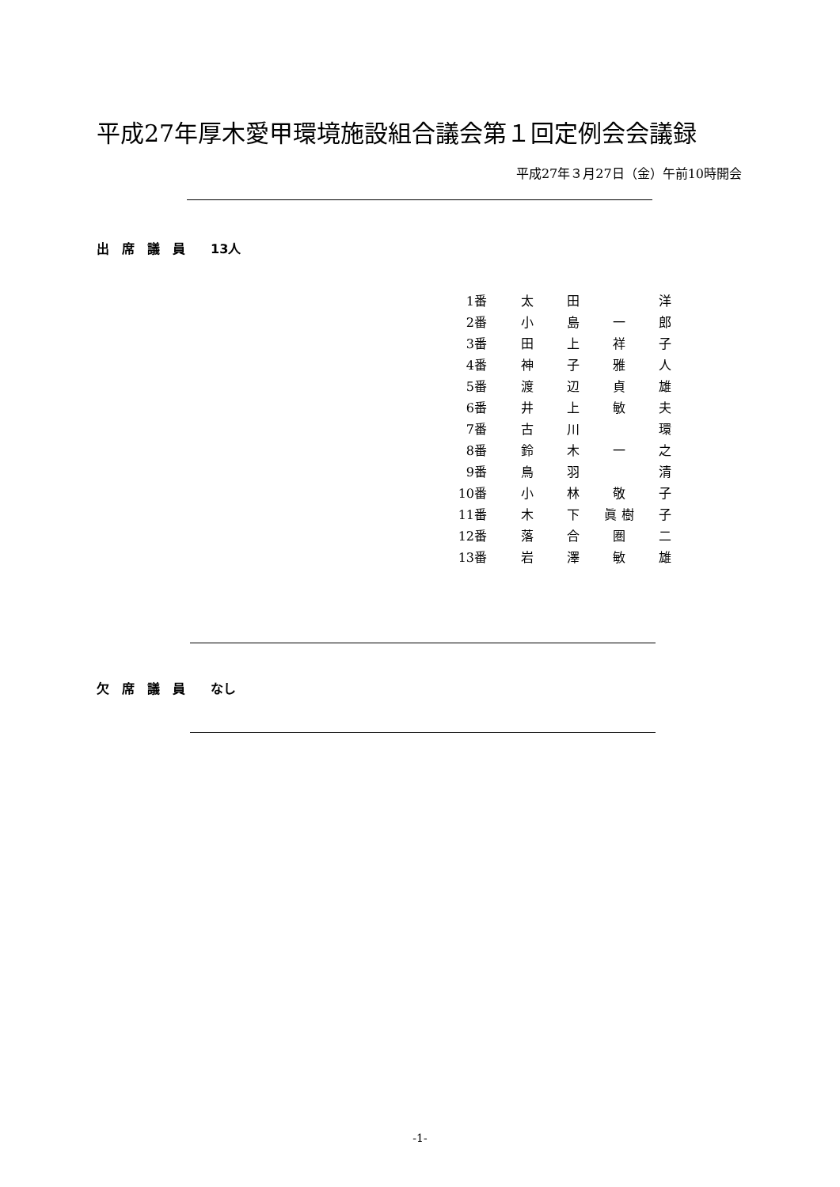平成27年厚木愛甲環境施設組合議会第１回定例会会議録
平成27年３月27日（金）午前10時開会
出　席　議　員　　13人
| 1番 | 太 | 田 | | 洋 |
| 2番 | 小 | 島 | 一 | 郎 |
| 3番 | 田 | 上 | 祥 | 子 |
| 4番 | 神 | 子 | 雅 | 人 |
| 5番 | 渡 | 辺 | 貞 | 雄 |
| 6番 | 井 | 上 | 敏 | 夫 |
| 7番 | 古 | 川 | | 環 |
| 8番 | 鈴 | 木 | 一 | 之 |
| 9番 | 鳥 | 羽 | | 清 |
| 10番 | 小 | 林 | 敬 | 子 |
| 11番 | 木 | 下 | 眞 樹 | 子 |
| 12番 | 落 | 合 | 圏 | 二 |
| 13番 | 岩 | 澤 | 敏 | 雄 |
欠　席　議　員　　なし
-1-